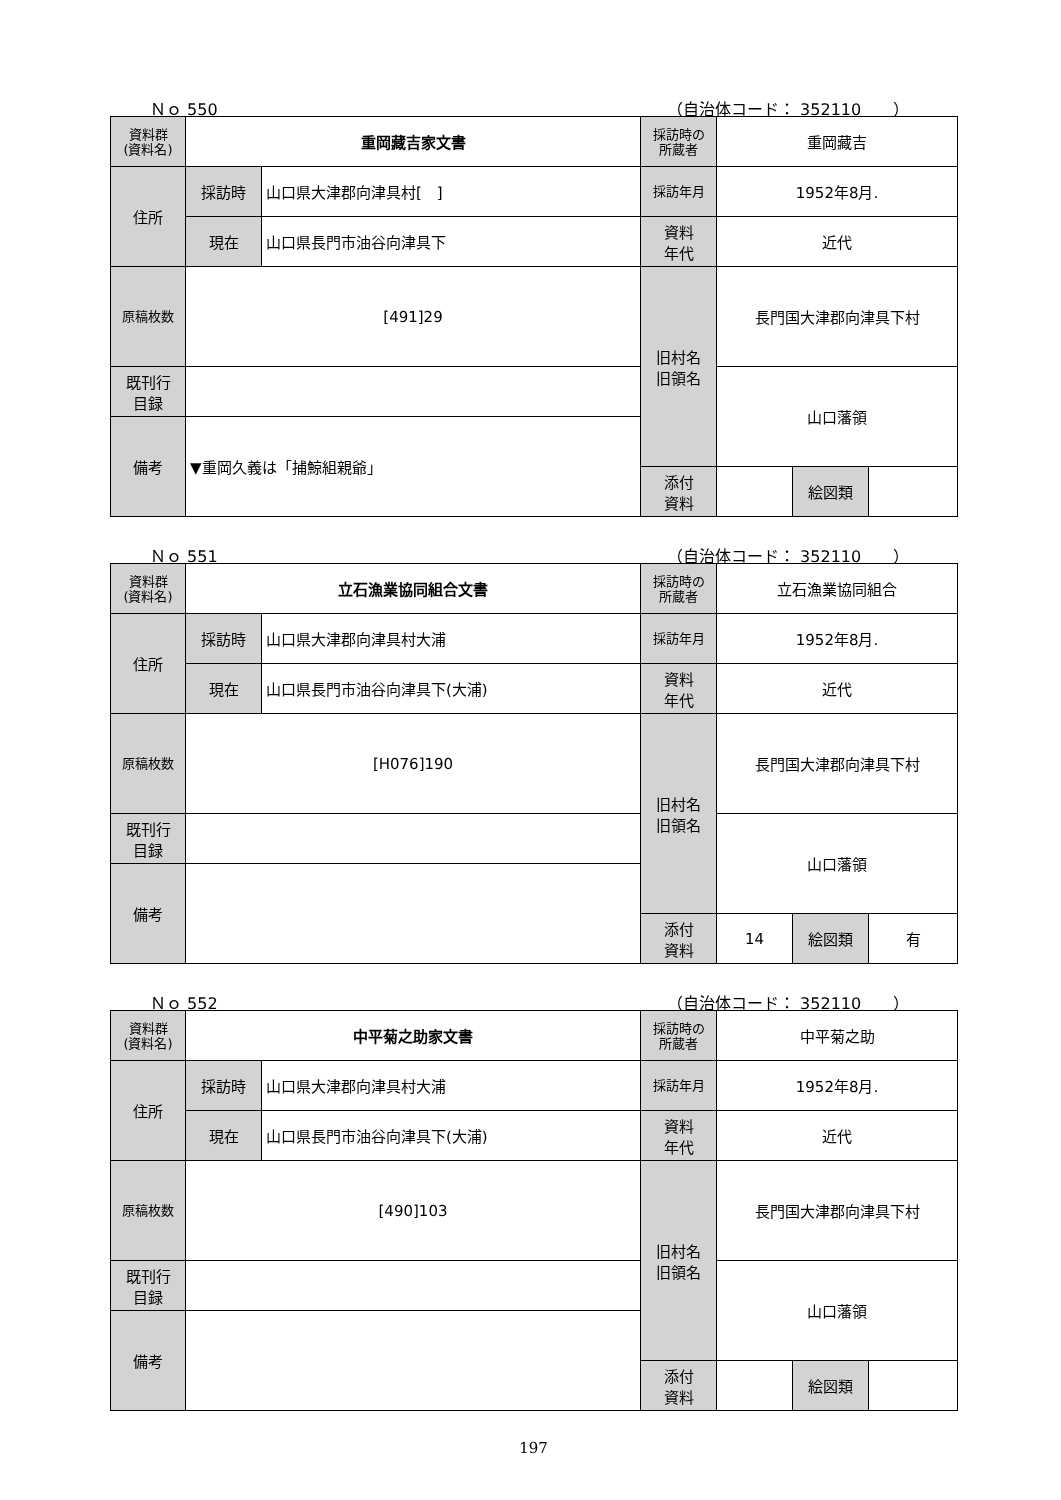Ｎｏ 550 （自治体コード： 352110　　）
| 資料群 (資料名) | 重岡藏吉家文書 | | 採訪時の 所蔵者 | 重岡藏吉 | | |
| 住所 | 採訪時 | 山口県大津郡向津具村[ ] | 採訪年月 | 1952年8月. | | |
| | 現在 | 山口県長門市油谷向津具下 | 資料 年代 | 近代 | | |
| 原稿枚数 | [491]29 | | 旧村名 旧領名 | 長門国大津郡向津具下村 | | |
| 既刊行 目録 | | | | 山口藩領 | | |
| 備考 | ▼重岡久義は「捕鯨組親爺」 | | | | | |
| | | | 添付 資料 | | 絵図類 | |
Ｎｏ 551 （自治体コード： 352110　　）
| 資料群 (資料名) | 立石漁業協同組合文書 | | 採訪時の 所蔵者 | 立石漁業協同組合 | | |
| 住所 | 採訪時 | 山口県大津郡向津具村大浦 | 採訪年月 | 1952年8月. | | |
| | 現在 | 山口県長門市油谷向津具下(大浦) | 資料 年代 | 近代 | | |
| 原稿枚数 | [H076]190 | | 旧村名 旧領名 | 長門国大津郡向津具下村 | | |
| 既刊行 目録 | | | | 山口藩領 | | |
| 備考 | | | | | | |
| | | | 添付 資料 | 14 | 絵図類 | 有 |
Ｎｏ 552 （自治体コード： 352110　　）
| 資料群 (資料名) | 中平菊之助家文書 | | 採訪時の 所蔵者 | 中平菊之助 | | |
| 住所 | 採訪時 | 山口県大津郡向津具村大浦 | 採訪年月 | 1952年8月. | | |
| | 現在 | 山口県長門市油谷向津具下(大浦) | 資料 年代 | 近代 | | |
| 原稿枚数 | [490]103 | | 旧村名 旧領名 | 長門国大津郡向津具下村 | | |
| 既刊行 目録 | | | | 山口藩領 | | |
| 備考 | | | | | | |
| | | | 添付 資料 | | 絵図類 | |
197